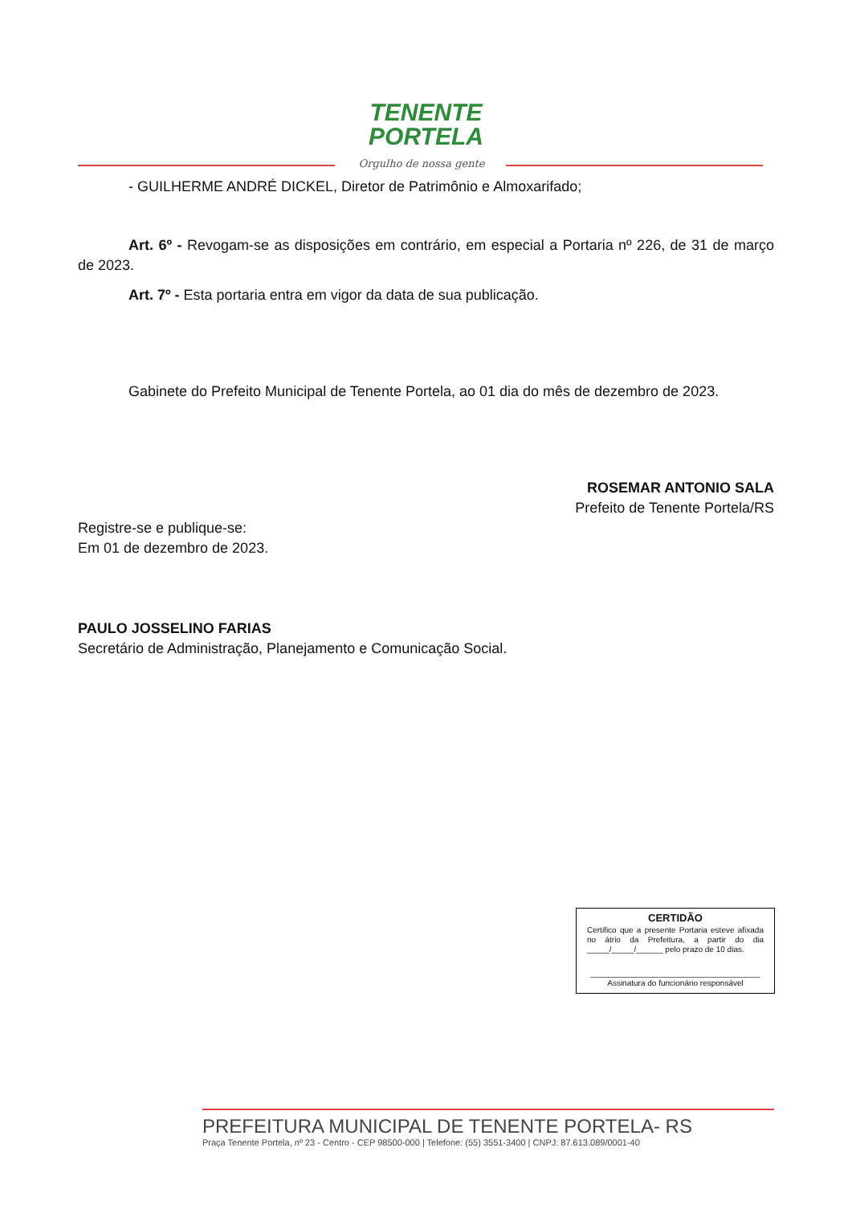TENENTE
PORTELA
Orgulho de nossa gente
- GUILHERME ANDRÉ DICKEL, Diretor de Patrimônio e Almoxarifado;
Art. 6º - Revogam-se as disposições em contrário, em especial a Portaria nº 226, de 31 de março de 2023.
Art. 7º - Esta portaria entra em vigor da data de sua publicação.
Gabinete do Prefeito Municipal de Tenente Portela, ao 01 dia do mês de dezembro de 2023.
ROSEMAR ANTONIO SALA
Prefeito de Tenente Portela/RS
Registre-se e publique-se:
Em 01 de dezembro de 2023.
PAULO JOSSELINO FARIAS
Secretário de Administração, Planejamento e Comunicação Social.
CERTIDÃO
Certifico que a presente Portaria esteve afixada no átrio da Prefeitura, a partir do dia _____/_____/______ pelo prazo de 10 dias.
______________________________________
Assinatura do funcionário responsável
PREFEITURA MUNICIPAL DE TENENTE PORTELA- RS
Praça Tenente Portela, nº 23 - Centro - CEP 98500-000 | Telefone: (55) 3551-3400 | CNPJ: 87.613.089/0001-40